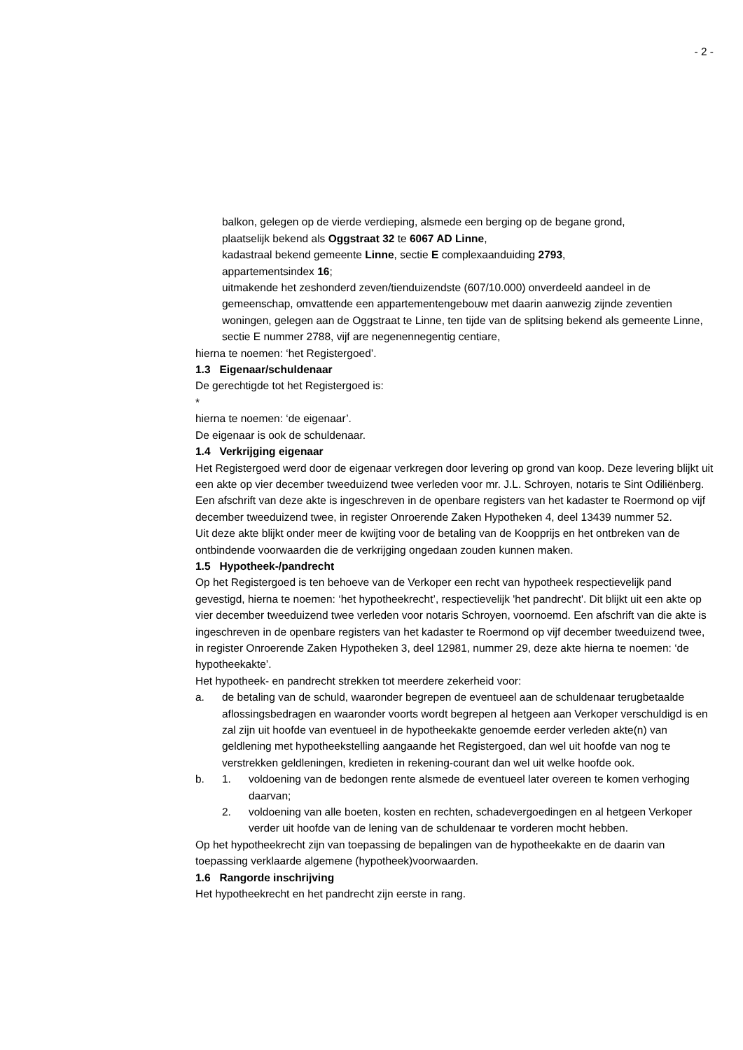- 2 -
balkon, gelegen op de vierde verdieping, alsmede een berging op de begane grond,
plaatselijk bekend als Oggstraat 32 te 6067 AD Linne,
kadastraal bekend gemeente Linne, sectie E complexaanduiding 2793,
appartementsindex 16;
uitmakende het zeshonderd zeven/tienduizendste (607/10.000) onverdeeld aandeel in de gemeenschap, omvattende een appartementengebouw met daarin aanwezig zijnde zeventien woningen, gelegen aan de Oggstraat te Linne, ten tijde van de splitsing bekend als gemeente Linne, sectie E nummer 2788, vijf are negenennegentig centiare,
hierna te noemen: ‘het Registergoed’.
1.3 Eigenaar/schuldenaar
De gerechtigde tot het Registergoed is:
*
hierna te noemen: ‘de eigenaar’.
De eigenaar is ook de schuldenaar.
1.4 Verkrijging eigenaar
Het Registergoed werd door de eigenaar verkregen door levering op grond van koop. Deze levering blijkt uit een akte op vier december tweeduizend twee verleden voor mr. J.L. Schroyen, notaris te Sint Odiliënberg. Een afschrift van deze akte is ingeschreven in de openbare registers van het kadaster te Roermond op vijf december tweeduizend twee, in register Onroerende Zaken Hypotheken 4, deel 13439 nummer 52.
Uit deze akte blijkt onder meer de kwijting voor de betaling van de Koopprijs en het ontbreken van de ontbindende voorwaarden die de verkrijging ongedaan zouden kunnen maken.
1.5 Hypotheek-/pandrecht
Op het Registergoed is ten behoeve van de Verkoper een recht van hypotheek respectievelijk pand gevestigd, hierna te noemen: ‘het hypotheekrecht’, respectievelijk 'het pandrecht'. Dit blijkt uit een akte op vier december tweeduizend twee verleden voor notaris Schroyen, voornoemd. Een afschrift van die akte is ingeschreven in de openbare registers van het kadaster te Roermond op vijf december tweeduizend twee, in register Onroerende Zaken Hypotheken 3, deel 12981, nummer 29, deze akte hierna te noemen: ‘de hypotheekakte’.
Het hypotheek- en pandrecht strekken tot meerdere zekerheid voor:
a. de betaling van de schuld, waaronder begrepen de eventueel aan de schuldenaar terugbetaalde aflossingsbedragen en waaronder voorts wordt begrepen al hetgeen aan Verkoper verschuldigd is en zal zijn uit hoofde van eventueel in de hypotheekakte genoemde eerder verleden akte(n) van geldlening met hypotheekstelling aangaande het Registergoed, dan wel uit hoofde van nog te verstrekken geldleningen, kredieten in rekening-courant dan wel uit welke hoofde ook.
b. 1. voldoening van de bedongen rente alsmede de eventueel later overeen te komen verhoging daarvan;
2. voldoening van alle boeten, kosten en rechten, schadevergoedingen en al hetgeen Verkoper verder uit hoofde van de lening van de schuldenaar te vorderen mocht hebben.
Op het hypotheekrecht zijn van toepassing de bepalingen van de hypotheekakte en de daarin van toepassing verklaarde algemene (hypotheek)voorwaarden.
1.6 Rangorde inschrijving
Het hypotheekrecht en het pandrecht zijn eerste in rang.